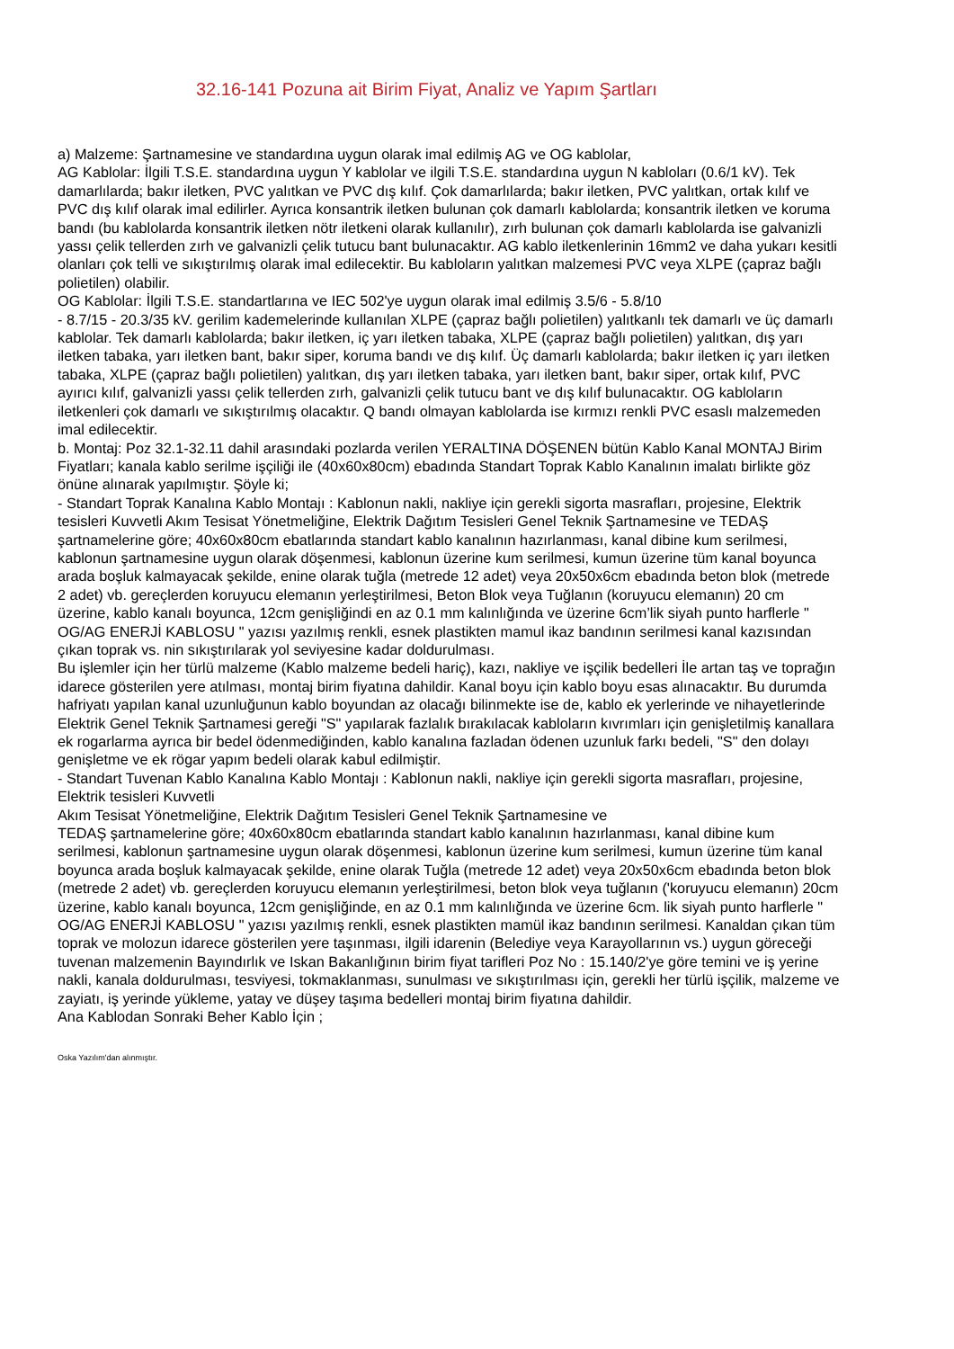32.16-141 Pozuna ait Birim Fiyat, Analiz ve Yapım Şartları
a) Malzeme: Şartnamesine ve standardına uygun olarak imal edilmiş AG ve OG kablolar,
AG Kablolar: İlgili T.S.E. standardına uygun Y kablolar ve ilgili T.S.E. standardına uygun N kabloları (0.6/1 kV). Tek damarlılarda; bakır iletken, PVC yalıtkan ve PVC dış kılıf. Çok damarlılarda; bakır iletken, PVC yalıtkan, ortak kılıf ve PVC dış kılıf olarak imal edilirler. Ayrıca konsantrik iletken bulunan çok damarlı kablolarda; konsantrik iletken ve koruma bandı (bu kablolarda konsantrik iletken nötr iletkeni olarak kullanılır), zırh bulunan çok damarlı kablolarda ise galvanizli yassı çelik tellerden zırh ve galvanizli çelik tutucu bant bulunacaktır. AG kablo iletkenlerinin 16mm2 ve daha yukarı kesitli olanları çok telli ve sıkıştırılmış olarak imal edilecektir. Bu kabloların yalıtkan malzemesi PVC veya XLPE (çapraz bağlı polietilen) olabilir.
OG Kablolar: İlgili T.S.E. standartlarına ve IEC 502'ye uygun olarak imal edilmiş 3.5/6 - 5.8/10
- 8.7/15 - 20.3/35 kV. gerilim kademelerinde kullanılan XLPE (çapraz bağlı polietilen) yalıtkanlı tek damarlı ve üç damarlı kablolar. Tek damarlı kablolarda; bakır iletken, iç yarı iletken tabaka, XLPE (çapraz bağlı polietilen) yalıtkan, dış yarı iletken tabaka, yarı iletken bant, bakır siper, koruma bandı ve dış kılıf. Üç damarlı kablolarda; bakır iletken iç yarı iletken tabaka, XLPE (çapraz bağlı polietilen) yalıtkan, dış yarı iletken tabaka, yarı iletken bant, bakır siper, ortak kılıf, PVC ayırıcı kılıf, galvanizli yassı çelik tellerden zırh, galvanizli çelik tutucu bant ve dış kılıf bulunacaktır. OG kabloların iletkenleri çok damarlı ve sıkıştırılmış olacaktır. Q bandı olmayan kablolarda ise kırmızı renkli PVC esaslı malzemeden imal edilecektir.
b. Montaj: Poz 32.1-32.11 dahil arasındaki pozlarda verilen YERALTINA DÖŞENEN bütün Kablo Kanal MONTAJ Birim Fiyatları; kanala kablo serilme işçiliği ile (40x60x80cm) ebadında Standart Toprak Kablo Kanalının imalatı birlikte göz önüne alınarak yapılmıştır. Şöyle ki;
- Standart Toprak Kanalına Kablo Montajı : Kablonun nakli, nakliye için gerekli sigorta masrafları, projesine, Elektrik tesisleri Kuvvetli Akım Tesisat Yönetmeliğine, Elektrik Dağıtım Tesisleri Genel Teknik Şartnamesine ve TEDAŞ şartnamelerine göre; 40x60x80cm ebatlarında standart kablo kanalının hazırlanması, kanal dibine kum serilmesi, kablonun şartnamesine uygun olarak döşenmesi, kablonun üzerine kum serilmesi, kumun üzerine tüm kanal boyunca arada boşluk kalmayacak şekilde, enine olarak tuğla (metrede 12 adet) veya 20x50x6cm ebadında beton blok (metrede 2 adet) vb. gereçlerden koruyucu elemanın yerleştirilmesi, Beton Blok veya Tuğlanın (koruyucu elemanın) 20 cm üzerine, kablo kanalı boyunca, 12cm genişliğindi en az 0.1 mm kalınlığında ve üzerine 6cm’lik siyah punto harflerle " OG/AG ENERJİ KABLOSU " yazısı yazılmış renkli, esnek plastikten mamul ikaz bandının serilmesi kanal kazısından çıkan toprak vs. nin sıkıştırılarak yol seviyesine kadar doldurulması.
Bu işlemler için her türlü malzeme (Kablo malzeme bedeli hariç), kazı, nakliye ve işçilik bedelleri İle artan taş ve toprağın idarece gösterilen yere atılması, montaj birim fiyatına dahildir. Kanal boyu için kablo boyu esas alınacaktır. Bu durumda hafriyatı yapılan kanal uzunluğunun kablo boyundan az olacağı bilinmekte ise de, kablo ek yerlerinde ve nihayetlerinde Elektrik Genel Teknik Şartnamesi gereği "S" yapılarak fazlalık bırakılacak kabloların kıvrımları için genişletilmiş kanallara ek rogarlarma ayrıca bir bedel ödenmediğinden, kablo kanalına fazladan ödenen uzunluk farkı bedeli, "S" den dolayı genişletme ve ek rögar yapım bedeli olarak kabul edilmiştir.
- Standart Tuvenan Kablo Kanalına Kablo Montajı : Kablonun nakli, nakliye için gerekli sigorta masrafları, projesine, Elektrik tesisleri Kuvvetli
Akım Tesisat Yönetmeliğine, Elektrik Dağıtım Tesisleri Genel Teknik Şartnamesine ve
TEDAŞ şartnamelerine göre; 40x60x80cm ebatlarında standart kablo kanalının hazırlanması, kanal dibine kum serilmesi, kablonun şartnamesine uygun olarak döşenmesi, kablonun üzerine kum serilmesi, kumun üzerine tüm kanal boyunca arada boşluk kalmayacak şekilde, enine olarak Tuğla (metrede 12 adet) veya 20x50x6cm ebadında beton blok (metrede 2 adet) vb. gereçlerden koruyucu elemanın yerleştirilmesi, beton blok veya tuğlanın ('koruyucu elemanın) 20cm üzerine, kablo kanalı boyunca, 12cm genişliğinde, en az 0.1 mm kalınlığında ve üzerine 6cm. lik siyah punto harflerle " OG/AG ENERJİ KABLOSU " yazısı yazılmış renkli, esnek plastikten mamül ikaz bandının serilmesi. Kanaldan çıkan tüm toprak ve molozun idarece gösterilen yere taşınması, ilgili idarenin (Belediye veya Karayollarının vs.) uygun göreceği tuvenan malzemenin Bayındırlık ve Iskan Bakanlığının birim fiyat tarifleri Poz No : 15.140/2'ye göre temini ve iş yerine nakli, kanala doldurulması, tesviyesi, tokmaklanması, sunulması ve sıkıştırılması için, gerekli her türlü işçilik, malzeme ve zayiatı, iş yerinde yükleme, yatay ve düşey taşıma bedelleri montaj birim fiyatına dahildir.
Ana Kablodan Sonraki Beher Kablo İçin ;
Oska Yazılım'dan alınmıştır.